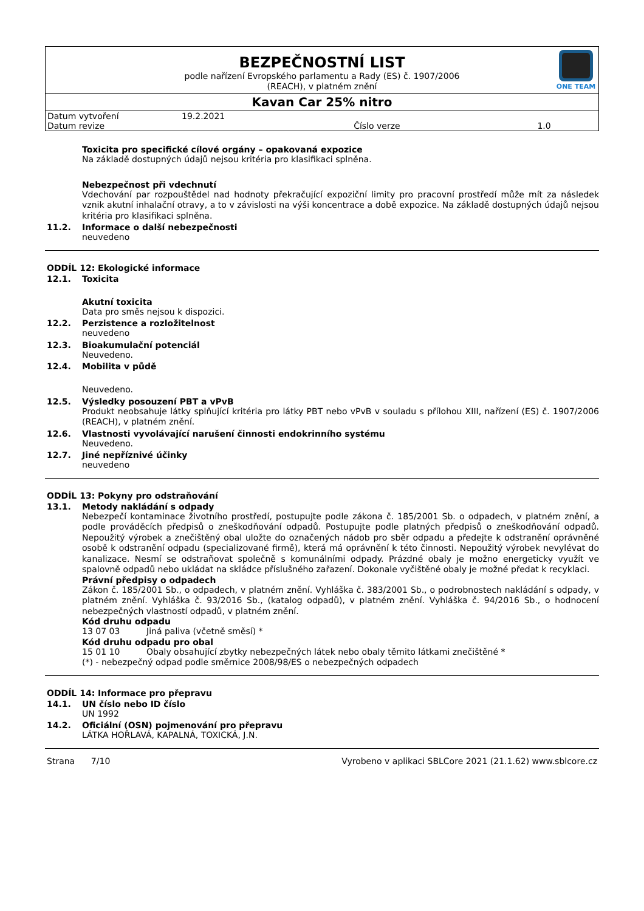BEZPEČNOSTNÍ LIST
podle nařízení Evropského parlamentu a Rady (ES) č. 1907/2006
(REACH), v platném znění
Kavan Car 25% nitro
| Datum vytvoření | 19.2.2021 | | |
| Datum revize | | Číslo verze | 1.0 |
ONE TEAM
Toxicita pro specifické cílové orgány – opakovaná expozice
Na základě dostupných údajů nejsou kritéria pro klasifikaci splněna.
Nebezpečnost při vdechnutí
Vdechování par rozpouštědel nad hodnoty překračující expoziční limity pro pracovní prostředí může mít za následek vznik akutní inhalační otravy, a to v závislosti na výši koncentrace a době expozice. Na základě dostupných údajů nejsou kritéria pro klasifikaci splněna.
11.2. Informace o další nebezpečnosti
neuvedeno
ODDÍL 12: Ekologické informace
12.1. Toxicita
Akutní toxicita
Data pro směs nejsou k dispozici.
12.2. Perzistence a rozložitelnost
neuvedeno
12.3. Bioakumulační potenciál
Neuvedeno.
12.4. Mobilita v půdě
Neuvedeno.
12.5. Výsledky posouzení PBT a vPvB
Produkt neobsahuje látky splňující kritéria pro látky PBT nebo vPvB v souladu s přílohou XIII, nařízení (ES) č. 1907/2006 (REACH), v platném znění.
12.6. Vlastnosti vyvolávající narušení činnosti endokrinního systému
Neuvedeno.
12.7. Jiné nepříznivé účinky
neuvedeno
ODDÍL 13: Pokyny pro odstraňování
13.1. Metody nakládání s odpady
Nebezpečí kontaminace životního prostředí, postupujte podle zákona č. 185/2001 Sb. o odpadech, v platném znění, a podle prováděcích předpisů o zneškodňování odpadů. Postupujte podle platných předpisů o zneškodňování odpadů. Nepoužitý výrobek a znečištěný obal uložte do označených nádob pro sběr odpadu a předejte k odstranění oprávněné osobě k odstranění odpadu (specializované firmě), která má oprávnění k této činnosti. Nepoužitý výrobek nevylévat do kanalizace. Nesmí se odstraňovat společně s komunálními odpady. Prázdné obaly je možno energeticky využít ve spalovně odpadů nebo ukládat na skládce příslušného zařazení. Dokonale vyčištěné obaly je možné předat k recyklaci.
Právní předpisy o odpadech
Zákon č. 185/2001 Sb., o odpadech, v platném znění. Vyhláška č. 383/2001 Sb., o podrobnostech nakládání s odpady, v platném znění. Vyhláška č. 93/2016 Sb., (katalog odpadů), v platném znění. Vyhláška č. 94/2016 Sb., o hodnocení nebezpečných vlastností odpadů, v platném znění.
Kód druhu odpadu
13 07 03 Jiná paliva (včetně směsí) *
Kód druhu odpadu pro obal
15 01 10 Obaly obsahující zbytky nebezpečných látek nebo obaly těmito látkami znečištěné *
(*) - nebezpečný odpad podle směrnice 2008/98/ES o nebezpečných odpadech
ODDÍL 14: Informace pro přepravu
14.1. UN číslo nebo ID číslo
UN 1992
14.2. Oficiální (OSN) pojmenování pro přepravu
LÁTKA HOŘLAVÁ, KAPALNÁ, TOXICKÁ, J.N.
Strana 7/10 Vyrobeno v aplikaci SBLCore 2021 (21.1.62) www.sblcore.cz